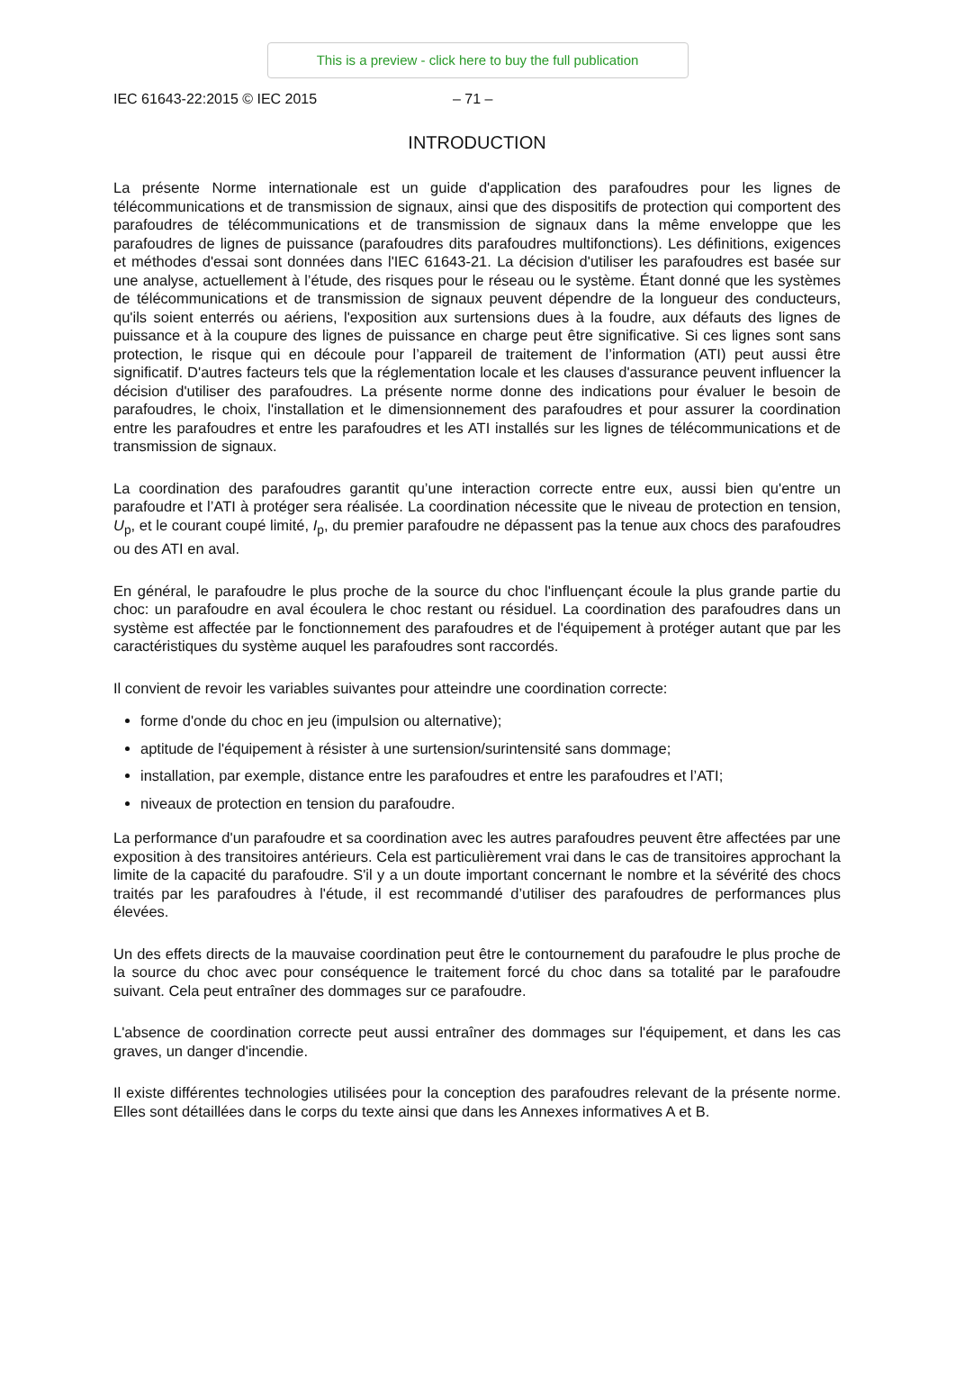This is a preview - click here to buy the full publication
IEC 61643-22:2015 © IEC 2015 – 71 –
INTRODUCTION
La présente Norme internationale est un guide d'application des parafoudres pour les lignes de télécommunications et de transmission de signaux, ainsi que des dispositifs de protection qui comportent des parafoudres de télécommunications et de transmission de signaux dans la même enveloppe que les parafoudres de lignes de puissance (parafoudres dits parafoudres multifonctions). Les définitions, exigences et méthodes d'essai sont données dans l'IEC 61643-21. La décision d'utiliser les parafoudres est basée sur une analyse, actuellement à l’étude, des risques pour le réseau ou le système. Étant donné que les systèmes de télécommunications et de transmission de signaux peuvent dépendre de la longueur des conducteurs, qu'ils soient enterrés ou aériens, l'exposition aux surtensions dues à la foudre, aux défauts des lignes de puissance et à la coupure des lignes de puissance en charge peut être significative. Si ces lignes sont sans protection, le risque qui en découle pour l’appareil de traitement de l’information (ATI) peut aussi être significatif. D'autres facteurs tels que la réglementation locale et les clauses d'assurance peuvent influencer la décision d'utiliser des parafoudres. La présente norme donne des indications pour évaluer le besoin de parafoudres, le choix, l'installation et le dimensionnement des parafoudres et pour assurer la coordination entre les parafoudres et entre les parafoudres et les ATI installés sur les lignes de télécommunications et de transmission de signaux.
La coordination des parafoudres garantit qu’une interaction correcte entre eux, aussi bien qu'entre un parafoudre et l’ATI à protéger sera réalisée. La coordination nécessite que le niveau de protection en tension, U<sub>p</sub>, et le courant coupé limité, I<sub>p</sub>, du premier parafoudre ne dépassent pas la tenue aux chocs des parafoudres ou des ATI en aval.
En général, le parafoudre le plus proche de la source du choc l'influençant écoule la plus grande partie du choc: un parafoudre en aval écoulera le choc restant ou résiduel. La coordination des parafoudres dans un système est affectée par le fonctionnement des parafoudres et de l'équipement à protéger autant que par les caractéristiques du système auquel les parafoudres sont raccordés.
Il convient de revoir les variables suivantes pour atteindre une coordination correcte:
forme d'onde du choc en jeu (impulsion ou alternative);
aptitude de l'équipement à résister à une surtension/surintensité sans dommage;
installation, par exemple, distance entre les parafoudres et entre les parafoudres et l’ATI;
niveaux de protection en tension du parafoudre.
La performance d'un parafoudre et sa coordination avec les autres parafoudres peuvent être affectées par une exposition à des transitoires antérieurs. Cela est particulièrement vrai dans le cas de transitoires approchant la limite de la capacité du parafoudre. S'il y a un doute important concernant le nombre et la sévérité des chocs traités par les parafoudres à l'étude, il est recommandé d’utiliser des parafoudres de performances plus élevées.
Un des effets directs de la mauvaise coordination peut être le contournement du parafoudre le plus proche de la source du choc avec pour conséquence le traitement forcé du choc dans sa totalité par le parafoudre suivant. Cela peut entraîner des dommages sur ce parafoudre.
L'absence de coordination correcte peut aussi entraîner des dommages sur l'équipement, et dans les cas graves, un danger d'incendie.
Il existe différentes technologies utilisées pour la conception des parafoudres relevant de la présente norme. Elles sont détaillées dans le corps du texte ainsi que dans les Annexes informatives A et B.